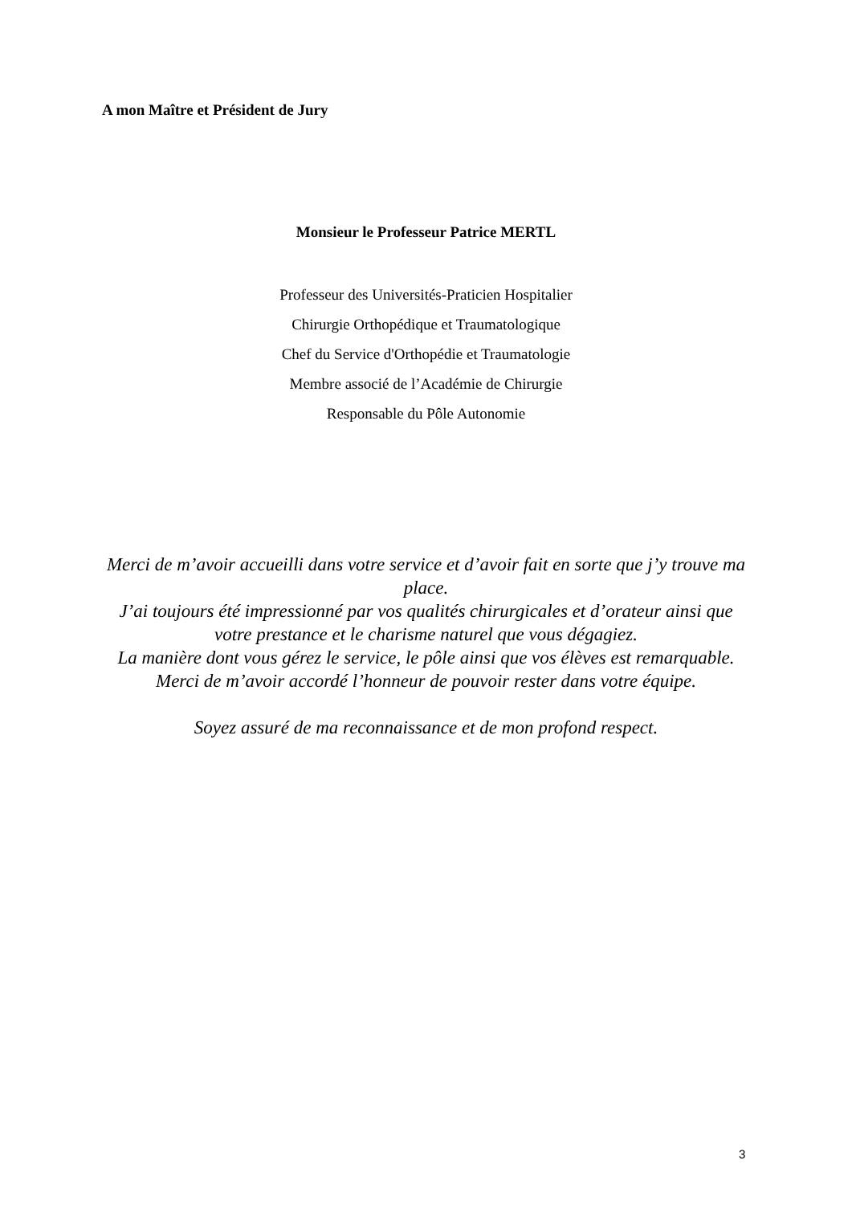A mon Maître et Président de Jury
Monsieur le Professeur Patrice MERTL
Professeur des Universités-Praticien Hospitalier
Chirurgie Orthopédique et Traumatologique
Chef du Service d'Orthopédie et Traumatologie
Membre associé de l’Académie de Chirurgie
Responsable du Pôle Autonomie
Merci de m’avoir accueilli dans votre service et d’avoir fait en sorte que j’y trouve ma place.
J’ai toujours été impressionné par vos qualités chirurgicales et d’orateur ainsi que votre prestance et le charisme naturel que vous dégagiez.
La manière dont vous gérez le service, le pôle ainsi que vos élèves est remarquable.
Merci de m’avoir accordé l’honneur de pouvoir rester dans votre équipe.
Soyez assuré de ma reconnaissance et de mon profond respect.
3